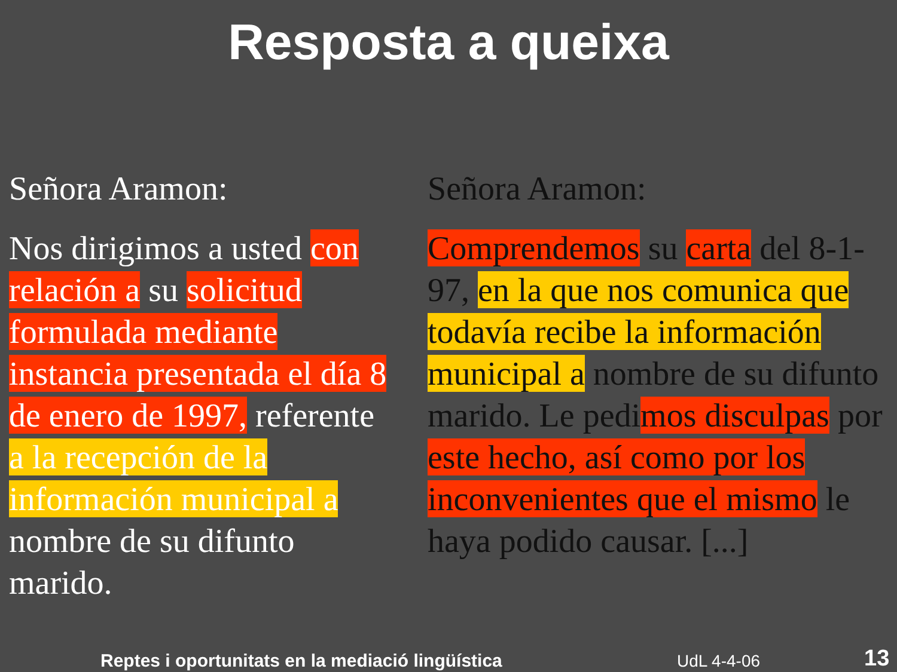Resposta a queixa
Señora Aramon:
Nos dirigimos a usted con relación a su solicitud formulada mediante instancia presentada el día 8 de enero de 1997, referente a la recepción de la información municipal a nombre de su difunto marido.
Señora Aramon:
Comprendemos su carta del 8-1-97, en la que nos comunica que todavía recibe la información municipal a nombre de su difunto marido. Le pedimos disculpas por este hecho, así como por los inconvenientes que el mismo le haya podido causar. [...]
Reptes i oportunitats en la mediació lingüística
UdL 4-4-06 13